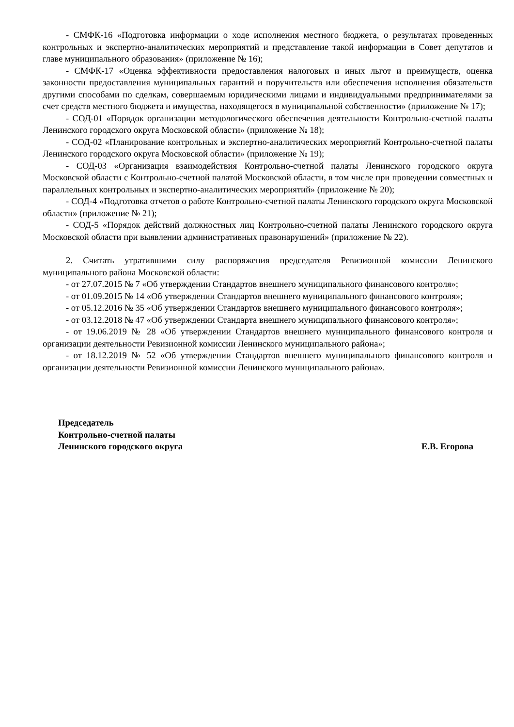- СМФК-16 «Подготовка информации о ходе исполнения местного бюджета, о результатах проведенных контрольных и экспертно-аналитических мероприятий и представление такой информации в Совет депутатов и главе муниципального образования» (приложение № 16);
- СМФК-17 «Оценка эффективности предоставления налоговых и иных льгот и преимуществ, оценка законности предоставления муниципальных гарантий и поручительств или обеспечения исполнения обязательств другими способами по сделкам, совершаемым юридическими лицами и индивидуальными предпринимателями за счет средств местного бюджета и имущества, находящегося в муниципальной собственности» (приложение № 17);
- СОД-01 «Порядок организации методологического обеспечения деятельности Контрольно-счетной палаты Ленинского городского округа Московской области» (приложение № 18);
- СОД-02 «Планирование контрольных и экспертно-аналитических мероприятий Контрольно-счетной палаты Ленинского городского округа Московской области» (приложение № 19);
- СОД-03 «Организация взаимодействия Контрольно-счетной палаты Ленинского городского округа Московской области с Контрольно-счетной палатой Московской области, в том числе при проведении совместных и параллельных контрольных и экспертно-аналитических мероприятий» (приложение № 20);
- СОД-4 «Подготовка отчетов о работе Контрольно-счетной палаты Ленинского городского округа Московской области» (приложение № 21);
- СОД-5 «Порядок действий должностных лиц Контрольно-счетной палаты Ленинского городского округа Московской области при выявлении административных правонарушений» (приложение № 22).
2. Считать утратившими силу распоряжения председателя Ревизионной комиссии Ленинского муниципального района Московской области:
- от 27.07.2015 № 7 «Об утверждении Стандартов внешнего муниципального финансового контроля»;
- от 01.09.2015 № 14 «Об утверждении Стандартов внешнего муниципального финансового контроля»;
- от 05.12.2016 № 35 «Об утверждении Стандартов внешнего муниципального финансового контроля»;
- от 03.12.2018 № 47 «Об утверждении Стандарта внешнего муниципального финансового контроля»;
- от 19.06.2019 № 28 «Об утверждении Стандартов внешнего муниципального финансового контроля и организации деятельности Ревизионной комиссии Ленинского муниципального района»;
- от 18.12.2019 № 52 «Об утверждении Стандартов внешнего муниципального финансового контроля и организации деятельности Ревизионной комиссии Ленинского муниципального района».
Председатель
Контрольно-счетной палаты
Ленинского городского округа Е.В. Егорова